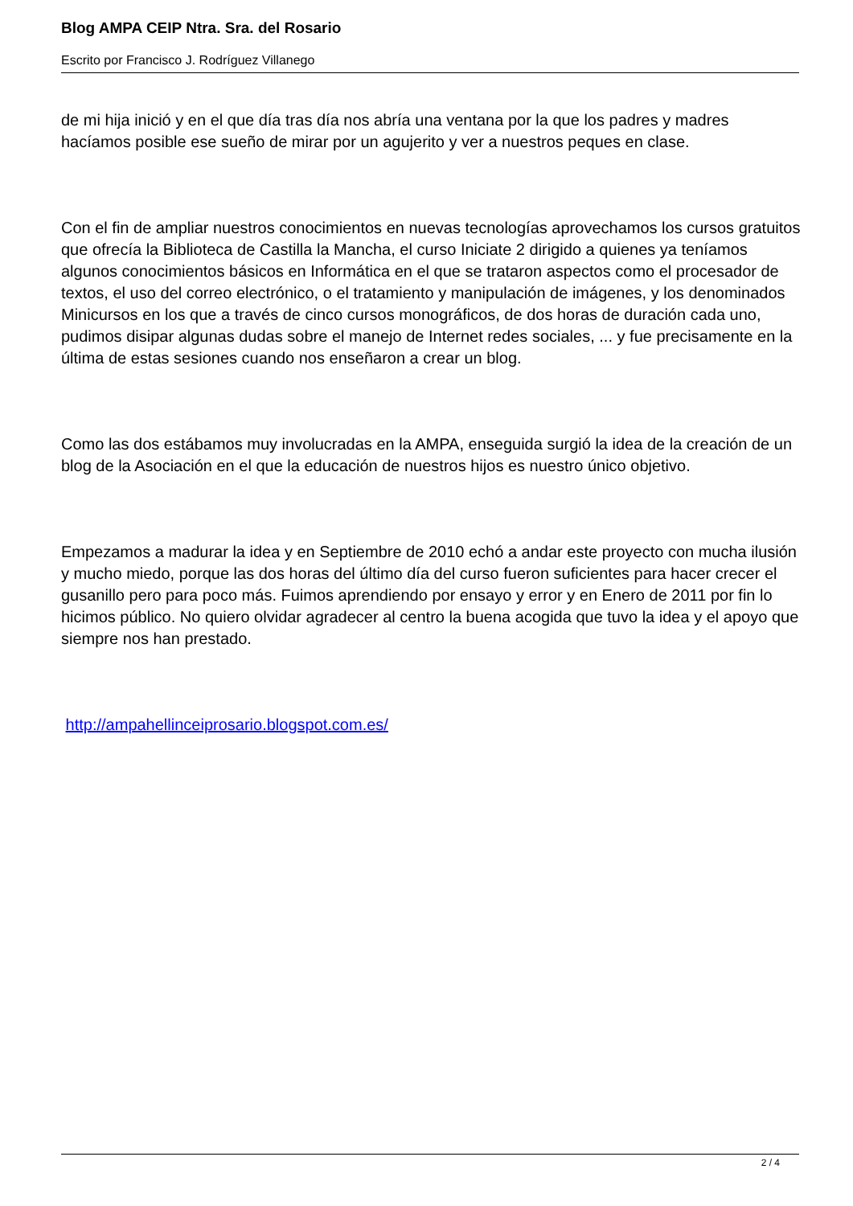Blog AMPA CEIP Ntra. Sra. del Rosario
Escrito por Francisco J. Rodríguez Villanego
de mi hija inició y en el que día tras día nos abría una ventana por la que los padres y madres hacíamos posible ese sueño de mirar por un agujerito y ver a nuestros peques en clase.
Con el fin de ampliar nuestros conocimientos en nuevas tecnologías aprovechamos los cursos gratuitos que ofrecía la Biblioteca de Castilla la Mancha, el curso Iniciate 2 dirigido a quienes ya teníamos algunos conocimientos básicos en Informática en el que se trataron aspectos como el procesador de textos, el uso del correo electrónico, o el tratamiento y manipulación de imágenes, y los denominados Minicursos en los que a través de cinco cursos monográficos, de dos horas de duración cada uno, pudimos disipar algunas dudas sobre el manejo de Internet redes sociales, ... y fue precisamente en la última de estas sesiones cuando nos enseñaron a crear un blog.
Como las dos estábamos muy involucradas en la AMPA, enseguida surgió la idea de la creación de un blog de la Asociación en el que la educación de nuestros hijos es nuestro único objetivo.
Empezamos a madurar la idea y en Septiembre de 2010 echó a andar este proyecto con mucha ilusión y mucho miedo, porque las dos horas del último día del curso fueron suficientes para hacer crecer el gusanillo pero para poco más. Fuimos aprendiendo por ensayo y error y en Enero de 2011 por fin lo hicimos público. No quiero olvidar agradecer al centro la buena acogida que tuvo la idea y el apoyo que siempre nos han prestado.
http://ampahellinceiprosario.blogspot.com.es/
2 / 4